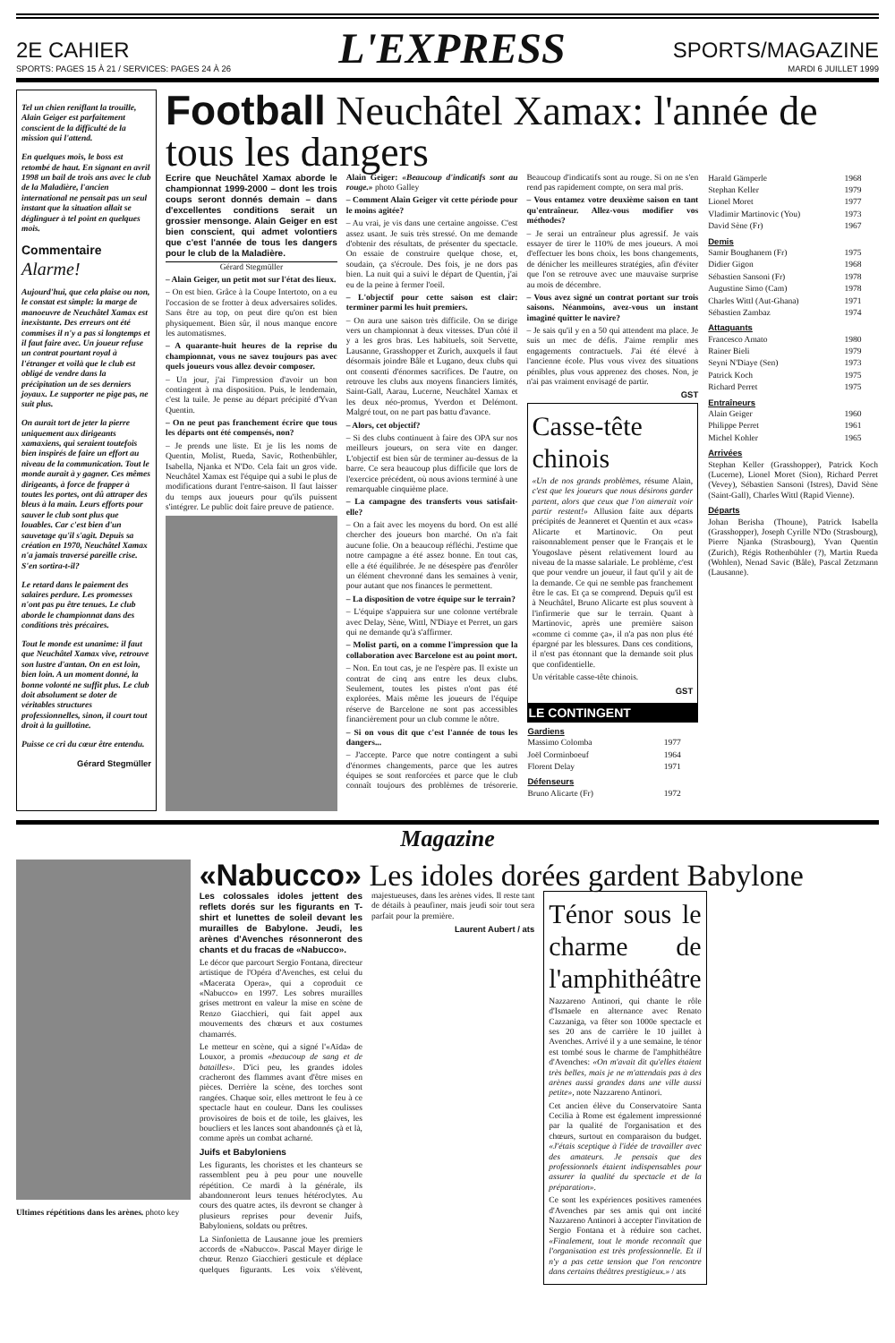2E CAHIER
SPORTS: PAGES 15 À 21 / SERVICES: PAGES 24 À 26
L'EXPRESS
SPORTS/MAGAZINE
MARDI 6 JUILLET 1999
Tel un chien reniflant la trouille, Alain Geiger est parfaitement conscient de la difficulté de la mission qui l'attend.
En quelques mois, le boss est retombé de haut. En signant en avril 1998 un bail de trois ans avec le club de la Maladière, l'ancien international ne pensait pas un seul instant que la situation allait se déglinguer à tel point en quelques mois.
Commentaire
Alarme!
Aujourd'hui, que cela plaise ou non, le constat est simple: la marge de manoeuvre de Neuchâtel Xamax est inexistante. Des erreurs ont été commises il n'y a pas si longtemps et il faut faire avec. Un joueur refuse un contrat pourtant royal à l'étranger et voilà que le club est obligé de vendre dans la précipitation un de ses derniers joyaux. Le supporter ne pige pas, ne suit plus.
On aurait tort de jeter la pierre uniquement aux dirigeants xamaxiens, qui seraient toutefois bien inspirés de faire un effort au niveau de la communication. Tout le monde aurait à y gagner. Ces mêmes dirigeants, à force de frapper à toutes les portes, ont dû attraper des bleus à la main. Leurs efforts pour sauver le club sont plus que louables. Car c'est bien d'un sauvetage qu'il s'agit. Depuis sa création en 1970, Neuchâtel Xamax n'a jamais traversé pareille crise. S'en sortira-t-il?
Le retard dans le paiement des salaires perdure. Les promesses n'ont pas pu être tenues. Le club aborde le championnat dans des conditions très précaires.
Tout le monde est unanime: il faut que Neuchâtel Xamax vive, retrouve son lustre d'antan. On en est loin, bien loin. A un moment donné, la bonne volonté ne suffit plus. Le club doit absolument se doter de véritables structures professionnelles, sinon, il court tout droit à la guillotine.
Puisse ce cri du cœur être entendu.
Gérard Stegmüller
Football Neuchâtel Xamax: l'année de tous les dangers
Ecrire que Neuchâtel Xamax aborde le championnat 1999-2000 – dont les trois coups seront donnés demain – dans d'excellentes conditions serait un grossier mensonge. Alain Geiger en est bien conscient, qui admet volontiers que c'est l'année de tous les dangers pour le club de la Maladière.
Gérard Stegmüller
– Alain Geiger, un petit mot sur l'état des lieux.
– On est bien. Grâce à la Coupe Intertoto, on a eu l'occasion de se frotter à deux adversaires solides. Sans être au top, on peut dire qu'on est bien physiquement. Bien sûr, il nous manque encore les automatismes.
– A quarante-huit heures de la reprise du championnat, vous ne savez toujours pas avec quels joueurs vous allez devoir composer.
– Un jour, j'ai l'impression d'avoir un bon contingent à ma disposition. Puis, le lendemain, c'est la tuile. Je pense au départ précipité d'Yvan Quentin.
– On ne peut pas franchement écrire que tous les départs ont été compensés, non?
– Je prends une liste. Et je lis les noms de Quentin, Molist, Rueda, Savic, Rothenbühler, Isabella, Njanka et N'Do. Cela fait un gros vide. Neuchâtel Xamax est l'équipe qui a subi le plus de modifications durant l'entre-saison. Il faut laisser du temps aux joueurs pour qu'ils puissent s'intégrer. Le public doit faire preuve de patience.
Alain Geiger: «Beaucoup d'indicatifs sont au rouge.» photo Galley
– Comment Alain Geiger vit cette période pour le moins agitée?
– Au vrai, je vis dans une certaine angoisse. C'est assez usant. Je suis très stressé. On me demande d'obtenir des résultats, de présenter du spectacle. On essaie de construire quelque chose, et, soudain, ça s'écroule. Des fois, je ne dors pas bien. La nuit qui a suivi le départ de Quentin, j'ai eu de la peine à fermer l'oeil.
– L'objectif pour cette saison est clair: terminer parmi les huit premiers.
– On aura une saison très difficile. On se dirige vers un championnat à deux vitesses. D'un côté il y a les gros bras. Les habituels, soit Servette, Lausanne, Grasshopper et Zurich, auxquels il faut désormais joindre Bâle et Lugano, deux clubs qui ont consenti d'énormes sacrifices. De l'autre, on retrouve les clubs aux moyens financiers limités, Saint-Gall, Aarau, Lucerne, Neuchâtel Xamax et les deux néo-promus, Yverdon et Delémont. Malgré tout, on ne part pas battu d'avance.
– Alors, cet objectif?
– Si des clubs continuent à faire des OPA sur nos meilleurs joueurs, on sera vite en danger. L'objectif est bien sûr de terminer au-dessus de la barre. Ce sera beaucoup plus difficile que lors de l'exercice précédent, où nous avions terminé à une remarquable cinquième place.
– La campagne des transferts vous satisfait-elle?
– On a fait avec les moyens du bord. On est allé chercher des joueurs bon marché. On n'a fait aucune folie. On a beaucoup réfléchi. J'estime que notre campagne a été assez bonne. En tout cas, elle a été équilibrée. Je ne désespère pas d'enrôler un élément chevronné dans les semaines à venir, pour autant que nos finances le permettent.
– La disposition de votre équipe sur le terrain?
– L'équipe s'appuiera sur une colonne vertébrale avec Delay, Sène, Wittl, N'Diaye et Perret, un gars qui ne demande qu'à s'affirmer.
– Molist parti, on a comme l'impression que la collaboration avec Barcelone est au point mort.
– Non. En tout cas, je ne l'espère pas. Il existe un contrat de cinq ans entre les deux clubs. Seulement, toutes les pistes n'ont pas été explorées. Mais même les joueurs de l'équipe réserve de Barcelone ne sont pas accessibles financièrement pour un club comme le nôtre.
– Si on vous dit que c'est l'année de tous les dangers...
– J'accepte. Parce que notre contingent a subi d'énormes changements, parce que les autres équipes se sont renforcées et parce que le club connaît toujours des problèmes de trésorerie. Beaucoup d'indicatifs sont au rouge. Si on ne s'en rend pas rapidement compte, on sera mal pris.
– Vous entamez votre deuxième saison en tant qu'entraîneur. Allez-vous modifier vos méthodes?
– Je serai un entraîneur plus agressif. Je vais essayer de tirer le 110% de mes joueurs. A moi d'effectuer les bons choix, les bons changements, de dénicher les meilleures stratégies, afin d'éviter que l'on se retrouve avec une mauvaise surprise au mois de décembre.
– Vous avez signé un contrat portant sur trois saisons. Néanmoins, avez-vous un instant imaginé quitter le navire?
– Je sais qu'il y en a 50 qui attendent ma place. Je suis un mec de défis. J'aime remplir mes engagements contractuels. J'ai été élevé à l'ancienne école. Plus vous vivez des situations pénibles, plus vous apprenez des choses. Non, je n'ai pas vraiment envisagé de partir.
GST
Casse-tête chinois
«Un de nos grands problèmes, résume Alain, c'est que les joueurs que nous désirons garder partent, alors que ceux que l'on aimerait voir partir restent!» Allusion faite aux départs précipités de Jeanneret et Quentin et aux «cas» Alicarte et Martinovic. On peut raisonnablement penser que le Français et le Yougoslave pèsent relativement lourd au niveau de la masse salariale. Le problème, c'est que pour vendre un joueur, il faut qu'il y ait de la demande. Ce qui ne semble pas franchement être le cas. Et ça se comprend. Depuis qu'il est à Neuchâtel, Bruno Alicarte est plus souvent à l'infirmerie que sur le terrain. Quant à Martinovic, après une première saison «comme ci comme ça», il n'a pas non plus été épargné par les blessures. Dans ces conditions, il n'est pas étonnant que la demande soit plus que confidentielle.
Un véritable casse-tête chinois.
GST
LE CONTINGENT
| Gardiens | |
| --- | --- |
| Massimo Colomba | 1977 |
| Joël Corminboeuf | 1964 |
| Florent Delay | 1971 |
| Défenseurs | |
| Bruno Alicarte (Fr) | 1972 |
| Harald Gämperle | 1968 |
| Stephan Keller | 1979 |
| Lionel Moret | 1977 |
| Vladimir Martinovic (You) | 1973 |
| David Sène (Fr) | 1967 |
| Demis | |
| Samir Boughanem (Fr) | 1975 |
| Didier Gigon | 1968 |
| Sébastien Sansoni (Fr) | 1978 |
| Augustine Simo (Cam) | 1978 |
| Charles Wittl (Aut-Ghana) | 1971 |
| Sébastien Zambaz | 1974 |
| Attaquants | |
| Francesco Amato | 1980 |
| Rainer Bieli | 1979 |
| Seyni N'Diaye (Sen) | 1973 |
| Patrick Koch | 1975 |
| Richard Perret | 1975 |
| Entraîneurs | |
| Alain Geiger | 1960 |
| Philippe Perret | 1961 |
| Michel Kohler | 1965 |
| Arrivées | |
| Stephan Keller (Grasshopper), Patrick Koch (Lucerne), Lionel Moret (Sion), Richard Perret (Vevey), Sébastien Sansoni (Istres), David Sène (Saint-Gall), Charles Wittl (Rapid Vienne). | |
| Départs | |
| Johan Berisha (Thoune), Patrick Isabella (Grasshopper), Joseph Cyrille N'Do (Strasbourg), Pierre Njanka (Strasbourg), Yvan Quentin (Zurich), Régis Rothenbühler (?), Martin Rueda (Wohlen), Nenad Savic (Bâle), Pascal Zetzmann (Lausanne). | |
Magazine
Ultimes répétitions dans les arènes. photo key
«Nabucco» Les idoles dorées gardent Babylone
Les colossales idoles jettent des reflets dorés sur les figurants en T-shirt et lunettes de soleil devant les murailles de Babylone. Jeudi, les arènes d'Avenches résonneront des chants et du fracas de «Nabucco».
Le décor que parcourt Sergio Fontana, directeur artistique de l'Opéra d'Avenches, est celui du «Macerata Opera», qui a coproduit ce «Nabucco» en 1997. Les sobres murailles grises mettront en valeur la mise en scène de Renzo Giacchieri, qui fait appel aux mouvements des chœurs et aux costumes chamarrés.
Le metteur en scène, qui a signé l'«Aïda» de Louxor, a promis «beaucoup de sang et de batailles». D'ici peu, les grandes idoles cracheront des flammes avant d'être mises en pièces. Derrière la scène, des torches sont rangées. Chaque soir, elles mettront le feu à ce spectacle haut en couleur. Dans les coulisses provisoires de bois et de toile, les glaives, les boucliers et les lances sont abandonnés çà et là, comme après un combat acharné.
Juifs et Babyloniens
Les figurants, les choristes et les chanteurs se rassemblent peu à peu pour une nouvelle répétition. Ce mardi à la générale, ils abandonneront leurs tenues hétéroclytes. Au cours des quatre actes, ils devront se changer à plusieurs reprises pour devenir Juifs, Babyloniens, soldats ou prêtres.
La Sinfonietta de Lausanne joue les premiers accords de «Nabucco». Pascal Mayer dirige le chœur. Renzo Giacchieri gesticule et déplace quelques figurants. Les voix s'élèvent, majestueuses, dans les arènes vides. Il reste tant de détails à peaufiner, mais jeudi soir tout sera parfait pour la première.
Laurent Aubert / ats
Ténor sous le charme de l'amphithéâtre
Nazzareno Antinori, qui chante le rôle d'Ismaele en alternance avec Renato Cazzaniga, va fêter son 1000e spectacle et ses 20 ans de carrière le 10 juillet à Avenches. Arrivé il y a une semaine, le ténor est tombé sous le charme de l'amphithéâtre d'Avenches: «On m'avait dit qu'elles étaient très belles, mais je ne m'attendais pas à des arènes aussi grandes dans une ville aussi petite», note Nazzareno Antinori.
Cet ancien élève du Conservatoire Santa Cecilia à Rome est également impressionné par la qualité de l'organisation et des chœurs, surtout en comparaison du budget. «J'étais sceptique à l'idée de travailler avec des amateurs. Je pensais que des professionnels étaient indispensables pour assurer la qualité du spectacle et de la préparation».
Ce sont les expériences positives ramenées d'Avenches par ses amis qui ont incité Nazzareno Antinori à accepter l'invitation de Sergio Fontana et à réduire son cachet. «Finalement, tout le monde reconnaît que l'organisation est très professionnelle. Et il n'y a pas cette tension que l'on rencontre dans certains théâtres prestigieux.» / ats